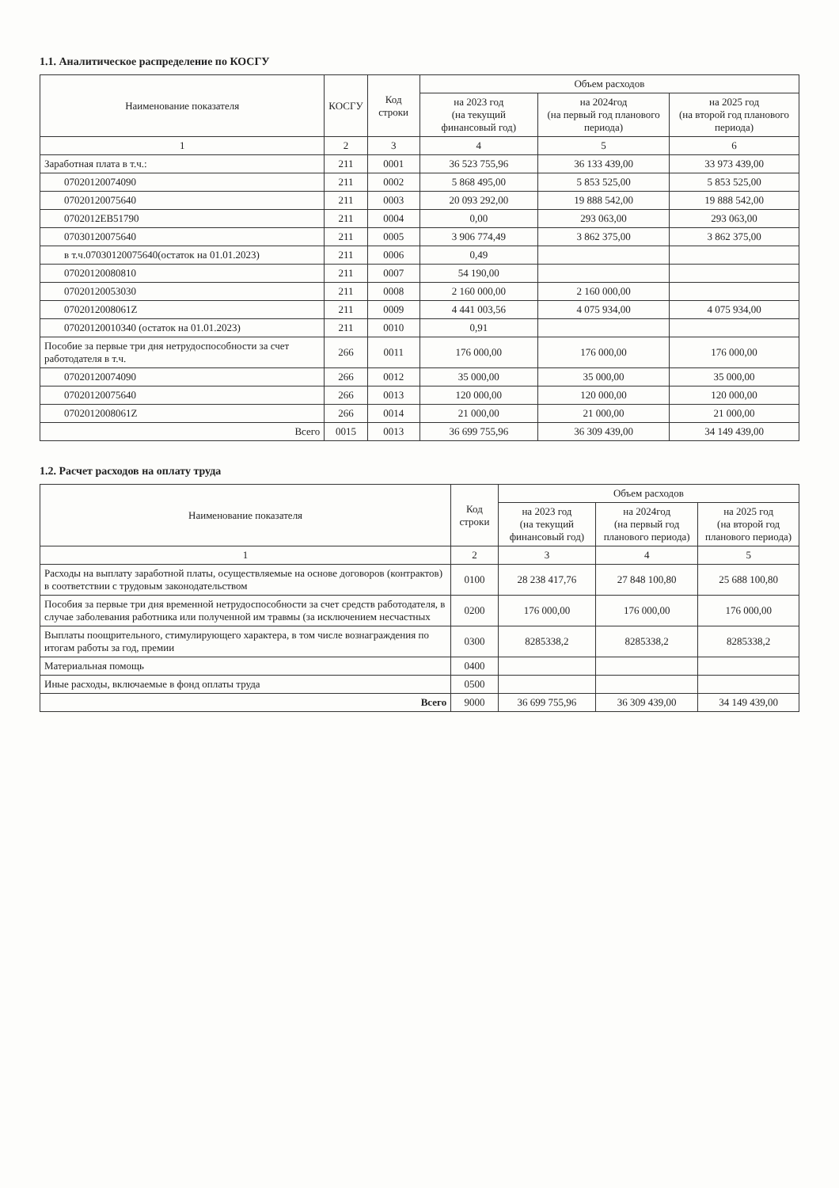1.1. Аналитическое распределение по КОСГУ
| Наименование показателя | КОСГУ | Код строки | Объем расходов | | |
| --- | --- | --- | --- | --- | --- |
| | | | на 2023 год (на текущий финансовый год) | на 2024год (на первый год планового периода) | на 2025 год (на второй год планового периода) |
| 1 | 2 | 3 | 4 | 5 | 6 |
| Заработная плата в т.ч.: | 211 | 0001 | 36 523 755,96 | 36 133 439,00 | 33 973 439,00 |
| 07020120074090 | 211 | 0002 | 5 868 495,00 | 5 853 525,00 | 5 853 525,00 |
| 07020120075640 | 211 | 0003 | 20 093 292,00 | 19 888 542,00 | 19 888 542,00 |
| 0702012EB51790 | 211 | 0004 | 0,00 | 293 063,00 | 293 063,00 |
| 07030120075640 | 211 | 0005 | 3 906 774,49 | 3 862 375,00 | 3 862 375,00 |
| в т.ч.07030120075640(остаток на 01.01.2023) | 211 | 0006 | 0,49 | | |
| 07020120080810 | 211 | 0007 | 54 190,00 | | |
| 07020120053030 | 211 | 0008 | 2 160 000,00 | 2 160 000,00 | |
| 0702012008061Z | 211 | 0009 | 4 441 003,56 | 4 075 934,00 | 4 075 934,00 |
| 07020120010340 (остаток на 01.01.2023) | 211 | 0010 | 0,91 | | |
| Пособие за первые три дня нетрудоспособности за счет работодателя в т.ч. | 266 | 0011 | 176 000,00 | 176 000,00 | 176 000,00 |
| 07020120074090 | 266 | 0012 | 35 000,00 | 35 000,00 | 35 000,00 |
| 07020120075640 | 266 | 0013 | 120 000,00 | 120 000,00 | 120 000,00 |
| 0702012008061Z | 266 | 0014 | 21 000,00 | 21 000,00 | 21 000,00 |
| Всего | 0015 | 0013 | 36 699 755,96 | 36 309 439,00 | 34 149 439,00 |
1.2. Расчет расходов на оплату труда
| Наименование показателя | Код строки | Объем расходов | | |
| --- | --- | --- | --- | --- |
| | | на 2023 год (на текущий финансовый год) | на 2024год (на первый год планового периода) | на 2025 год (на второй год планового периода) |
| 1 | 2 | 3 | 4 | 5 |
| Расходы на выплату заработной платы, осуществляемые на основе договоров (контрактов) в соответствии с трудовым законодательством | 0100 | 28 238 417,76 | 27 848 100,80 | 25 688 100,80 |
| Пособия за первые три дня временной нетрудоспособности за счет средств работодателя, в случае заболевания работника или полученной им травмы (за исключением несчастных | 0200 | 176 000,00 | 176 000,00 | 176 000,00 |
| Выплаты поощрительного, стимулирующего характера, в том числе вознаграждения по итогам работы за год, премии | 0300 | 8285338,2 | 8285338,2 | 8285338,2 |
| Материальная помощь | 0400 | | | |
| Иные расходы, включаемые в фонд оплаты труда | 0500 | | | |
| Всего | 9000 | 36 699 755,96 | 36 309 439,00 | 34 149 439,00 |